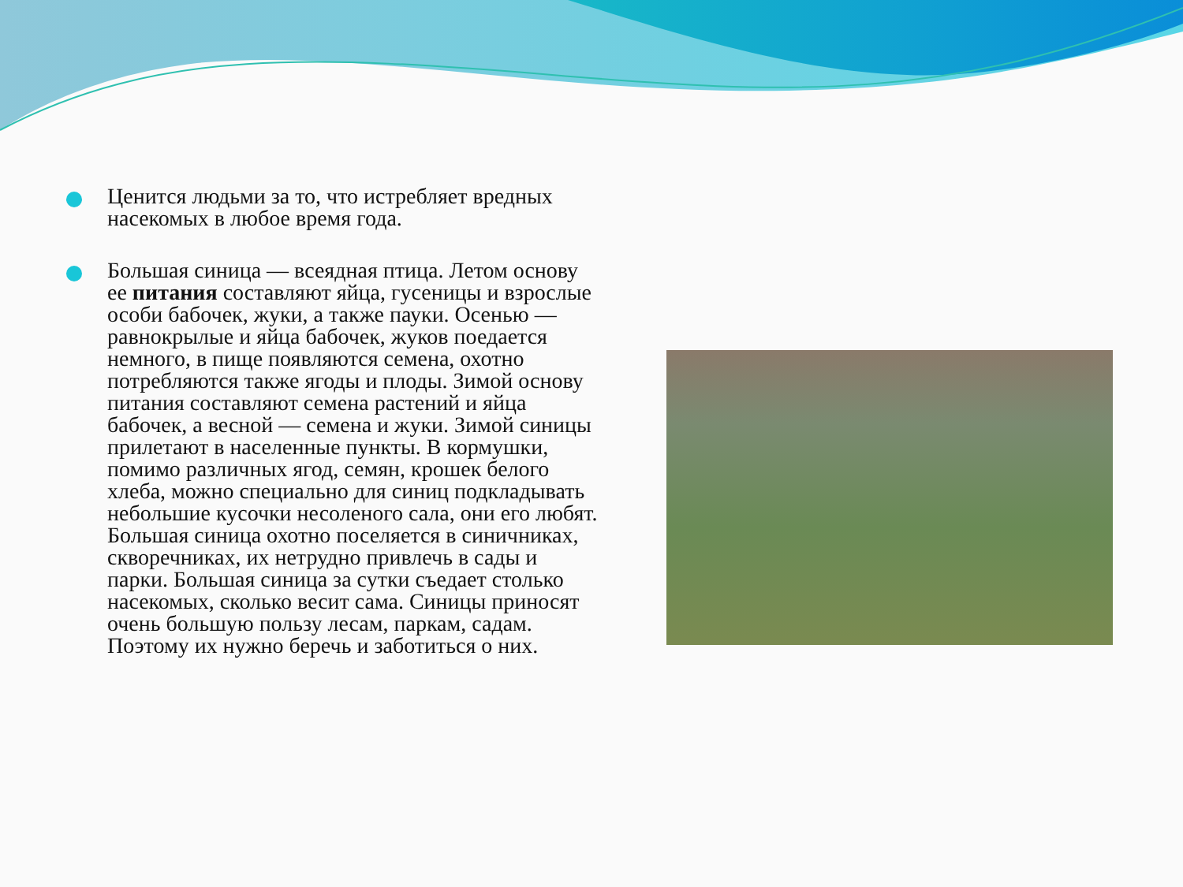Ценится людьми за то, что истребляет вредных насекомых в любое время года.
Большая синица — всеядная птица. Летом основу ее питания составляют яйца, гусеницы и взрослые особи бабочек, жуки, а также пауки. Осенью — равнокрылые и яйца бабочек, жуков поедается немного, в пище появляются семена, охотно потребляются также ягоды и плоды. Зимой основу питания составляют семена растений и яйца бабочек, а весной — семена и жуки. Зимой синицы прилетают в населенные пункты. В кормушки, помимо различных ягод, семян, крошек белого хлеба, можно специально для синиц подкладывать небольшие кусочки несоленого сала, они его любят. Большая синица охотно поселяется в синичниках, скворечниках, их нетрудно привлечь в сады и парки. Большая синица за сутки съедает столько насекомых, сколько весит сама. Синицы приносят очень большую пользу лесам, паркам, садам. Поэтому их нужно беречь и заботиться о них.